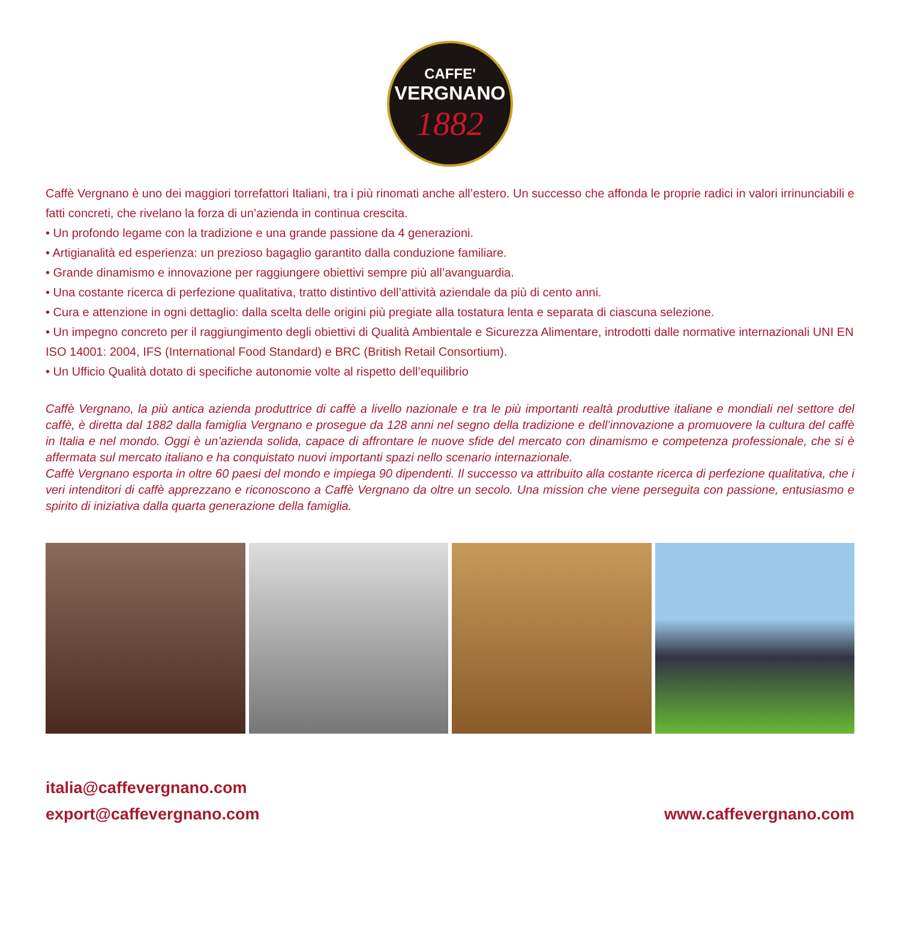CAFFE'
VERGNANO
1882
Caffè Vergnano è uno dei maggiori torrefattori Italiani, tra i più rinomati anche all’estero. Un successo che affonda le proprie radici in valori irrinunciabili e fatti concreti, che rivelano la forza di un’azienda in continua crescita.
• Un profondo legame con la tradizione e una grande passione da 4 generazioni.
• Artigianalità ed esperienza: un prezioso bagaglio garantito dalla conduzione familiare.
• Grande dinamismo e innovazione per raggiungere obiettivi sempre più all’avanguardia.
• Una costante ricerca di perfezione qualitativa, tratto distintivo dell’attività aziendale da più di cento anni.
• Cura e attenzione in ogni dettaglio: dalla scelta delle origini più pregiate alla tostatura lenta e separata di ciascuna selezione.
• Un impegno concreto per il raggiungimento degli obiettivi di Qualità Ambientale e Sicurezza Alimentare, introdotti dalle normative internazionali UNI EN ISO 14001: 2004, IFS (International Food Standard) e BRC (British Retail Consortium).
• Un Ufficio Qualità dotato di specifiche autonomie volte al rispetto dell’equilibrio
Caffè Vergnano, la più antica azienda produttrice di caffè a livello nazionale e tra le più importanti realtà produttive italiane e mondiali nel settore del caffè, è diretta dal 1882 dalla famiglia Vergnano e prosegue da 128 anni nel segno della tradizione e dell’innovazione a promuovere la cultura del caffè in Italia e nel mondo. Oggi è un’azienda solida, capace di affrontare le nuove sfide del mercato con dinamismo e competenza professionale, che si è affermata sul mercato italiano e ha conquistato nuovi importanti spazi nello scenario internazionale.
Caffè Vergnano esporta in oltre 60 paesi del mondo e impiega 90 dipendenti. Il successo va attribuito alla costante ricerca di perfezione qualitativa, che i veri intenditori di caffè apprezzano e riconoscono a Caffè Vergnano da oltre un secolo. Una mission che viene perseguita con passione, entusiasmo e spirito di iniziativa dalla quarta generazione della famiglia.
italia@caffevergnano.com
export@caffevergnano.com
www.caffevergnano.com